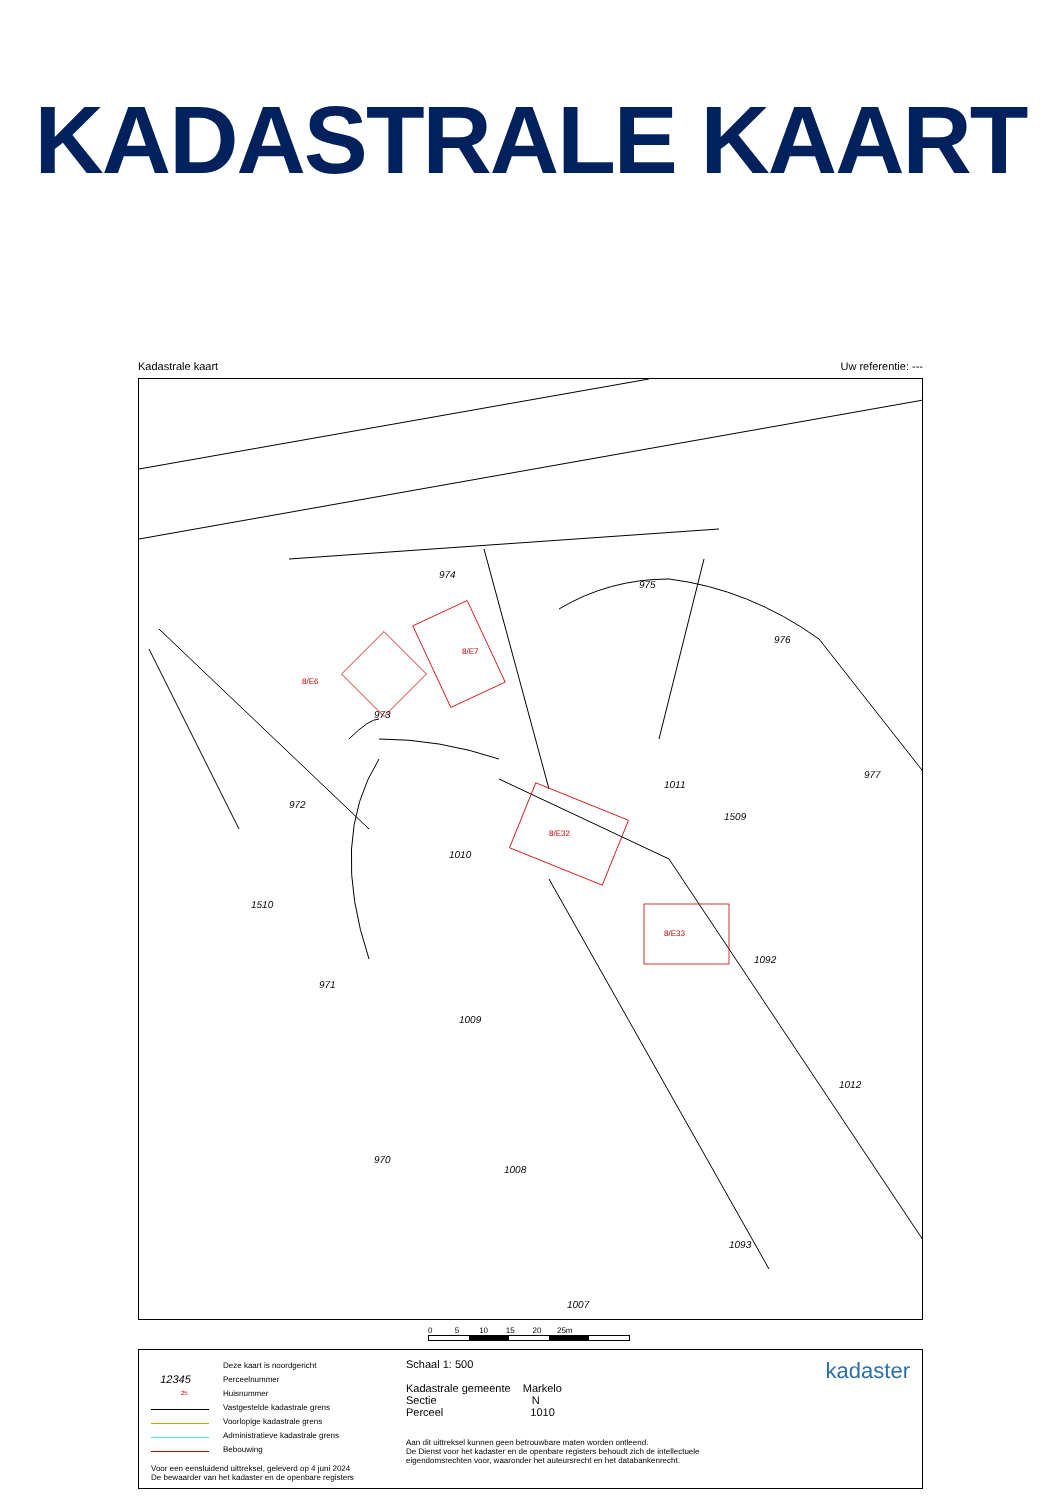KADASTRALE KAART
Kadastrale kaart Uw referentie: ---
974
975
973
972
1010
1011
976
977
1092
971
1009
1012
970
1008
1093
1007
1510
1509
8/E7
8/E6
8/E32
8/E33
0 5 10 15 20 25m
Deze kaart is noordgericht
12345 Perceelnummer
25 Huisnummer
Vastgestelde kadastrale grens
Voorlopige kadastrale grens
Administratieve kadastrale grens
Bebouwing
Voor een eensluidend uittreksel, geleverd op 4 juni 2024
De bewaarder van het kadaster en de openbare registers
Schaal 1: 500
Kadastrale gemeente Markelo
Sectie N
Perceel 1010
Aan dit uittreksel kunnen geen betrouwbare maten worden ontleend.
De Dienst voor het kadaster en de openbare registers behoudt zich de intellectuele eigendomsrechten voor, waaronder het auteursrecht en het databankenrecht.
kadaster